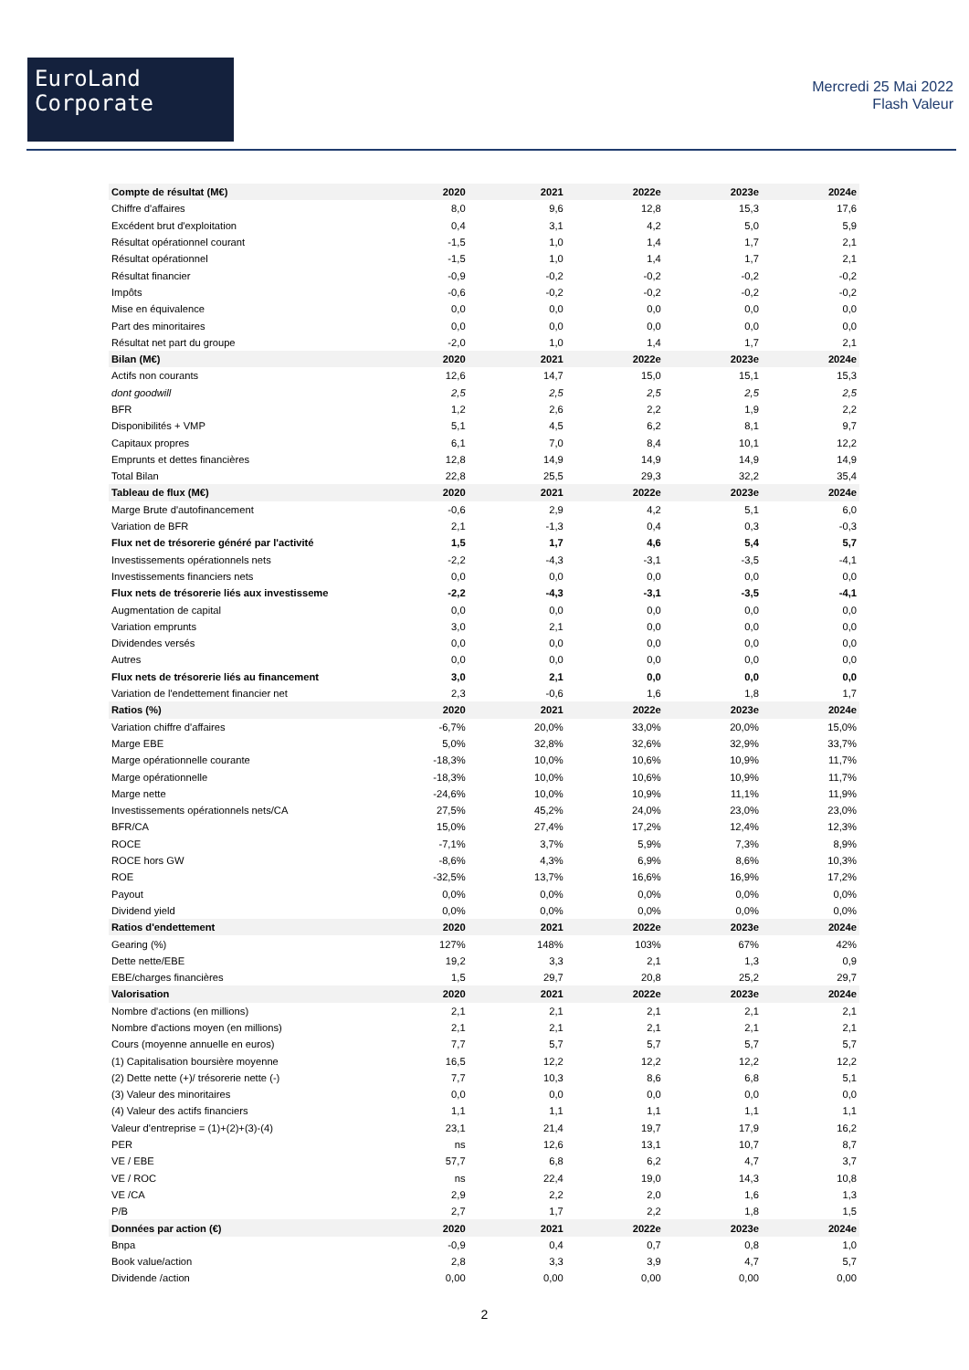EuroLand
Corporate
Mercredi 25 Mai 2022
Flash Valeur
| Compte de résultat (M€) | 2020 | 2021 | 2022e | 2023e | 2024e |
| --- | --- | --- | --- | --- | --- |
| Chiffre d'affaires | 8,0 | 9,6 | 12,8 | 15,3 | 17,6 |
| Excédent brut d'exploitation | 0,4 | 3,1 | 4,2 | 5,0 | 5,9 |
| Résultat opérationnel courant | -1,5 | 1,0 | 1,4 | 1,7 | 2,1 |
| Résultat opérationnel | -1,5 | 1,0 | 1,4 | 1,7 | 2,1 |
| Résultat financier | -0,9 | -0,2 | -0,2 | -0,2 | -0,2 |
| Impôts | -0,6 | -0,2 | -0,2 | -0,2 | -0,2 |
| Mise en équivalence | 0,0 | 0,0 | 0,0 | 0,0 | 0,0 |
| Part des minoritaires | 0,0 | 0,0 | 0,0 | 0,0 | 0,0 |
| Résultat net part du groupe | -2,0 | 1,0 | 1,4 | 1,7 | 2,1 |
| Bilan (M€) | 2020 | 2021 | 2022e | 2023e | 2024e |
| Actifs non courants | 12,6 | 14,7 | 15,0 | 15,1 | 15,3 |
| dont goodwill | 2,5 | 2,5 | 2,5 | 2,5 | 2,5 |
| BFR | 1,2 | 2,6 | 2,2 | 1,9 | 2,2 |
| Disponibilités + VMP | 5,1 | 4,5 | 6,2 | 8,1 | 9,7 |
| Capitaux propres | 6,1 | 7,0 | 8,4 | 10,1 | 12,2 |
| Emprunts et dettes financières | 12,8 | 14,9 | 14,9 | 14,9 | 14,9 |
| Total Bilan | 22,8 | 25,5 | 29,3 | 32,2 | 35,4 |
| Tableau de flux (M€) | 2020 | 2021 | 2022e | 2023e | 2024e |
| Marge Brute d'autofinancement | -0,6 | 2,9 | 4,2 | 5,1 | 6,0 |
| Variation de BFR | 2,1 | -1,3 | 0,4 | 0,3 | -0,3 |
| Flux net de trésorerie généré par l'activité | 1,5 | 1,7 | 4,6 | 5,4 | 5,7 |
| Investissements opérationnels nets | -2,2 | -4,3 | -3,1 | -3,5 | -4,1 |
| Investissements financiers nets | 0,0 | 0,0 | 0,0 | 0,0 | 0,0 |
| Flux nets de trésorerie liés aux investisseme | -2,2 | -4,3 | -3,1 | -3,5 | -4,1 |
| Augmentation de capital | 0,0 | 0,0 | 0,0 | 0,0 | 0,0 |
| Variation emprunts | 3,0 | 2,1 | 0,0 | 0,0 | 0,0 |
| Dividendes versés | 0,0 | 0,0 | 0,0 | 0,0 | 0,0 |
| Autres | 0,0 | 0,0 | 0,0 | 0,0 | 0,0 |
| Flux nets de trésorerie liés au financement | 3,0 | 2,1 | 0,0 | 0,0 | 0,0 |
| Variation de l'endettement financier net | 2,3 | -0,6 | 1,6 | 1,8 | 1,7 |
| Ratios (%) | 2020 | 2021 | 2022e | 2023e | 2024e |
| Variation chiffre d'affaires | -6,7% | 20,0% | 33,0% | 20,0% | 15,0% |
| Marge EBE | 5,0% | 32,8% | 32,6% | 32,9% | 33,7% |
| Marge opérationnelle courante | -18,3% | 10,0% | 10,6% | 10,9% | 11,7% |
| Marge opérationnelle | -18,3% | 10,0% | 10,6% | 10,9% | 11,7% |
| Marge nette | -24,6% | 10,0% | 10,9% | 11,1% | 11,9% |
| Investissements opérationnels nets/CA | 27,5% | 45,2% | 24,0% | 23,0% | 23,0% |
| BFR/CA | 15,0% | 27,4% | 17,2% | 12,4% | 12,3% |
| ROCE | -7,1% | 3,7% | 5,9% | 7,3% | 8,9% |
| ROCE hors GW | -8,6% | 4,3% | 6,9% | 8,6% | 10,3% |
| ROE | -32,5% | 13,7% | 16,6% | 16,9% | 17,2% |
| Payout | 0,0% | 0,0% | 0,0% | 0,0% | 0,0% |
| Dividend yield | 0,0% | 0,0% | 0,0% | 0,0% | 0,0% |
| Ratios d'endettement | 2020 | 2021 | 2022e | 2023e | 2024e |
| Gearing (%) | 127% | 148% | 103% | 67% | 42% |
| Dette nette/EBE | 19,2 | 3,3 | 2,1 | 1,3 | 0,9 |
| EBE/charges financières | 1,5 | 29,7 | 20,8 | 25,2 | 29,7 |
| Valorisation | 2020 | 2021 | 2022e | 2023e | 2024e |
| Nombre d'actions (en millions) | 2,1 | 2,1 | 2,1 | 2,1 | 2,1 |
| Nombre d'actions moyen (en millions) | 2,1 | 2,1 | 2,1 | 2,1 | 2,1 |
| Cours (moyenne annuelle en euros) | 7,7 | 5,7 | 5,7 | 5,7 | 5,7 |
| (1) Capitalisation boursière moyenne | 16,5 | 12,2 | 12,2 | 12,2 | 12,2 |
| (2) Dette nette (+)/ trésorerie nette (-) | 7,7 | 10,3 | 8,6 | 6,8 | 5,1 |
| (3) Valeur des minoritaires | 0,0 | 0,0 | 0,0 | 0,0 | 0,0 |
| (4) Valeur des actifs financiers | 1,1 | 1,1 | 1,1 | 1,1 | 1,1 |
| Valeur d'entreprise = (1)+(2)+(3)-(4) | 23,1 | 21,4 | 19,7 | 17,9 | 16,2 |
| PER | ns | 12,6 | 13,1 | 10,7 | 8,7 |
| VE / EBE | 57,7 | 6,8 | 6,2 | 4,7 | 3,7 |
| VE / ROC | ns | 22,4 | 19,0 | 14,3 | 10,8 |
| VE /CA | 2,9 | 2,2 | 2,0 | 1,6 | 1,3 |
| P/B | 2,7 | 1,7 | 2,2 | 1,8 | 1,5 |
| Données par action (€) | 2020 | 2021 | 2022e | 2023e | 2024e |
| Bnpa | -0,9 | 0,4 | 0,7 | 0,8 | 1,0 |
| Book value/action | 2,8 | 3,3 | 3,9 | 4,7 | 5,7 |
| Dividende /action | 0,00 | 0,00 | 0,00 | 0,00 | 0,00 |
2